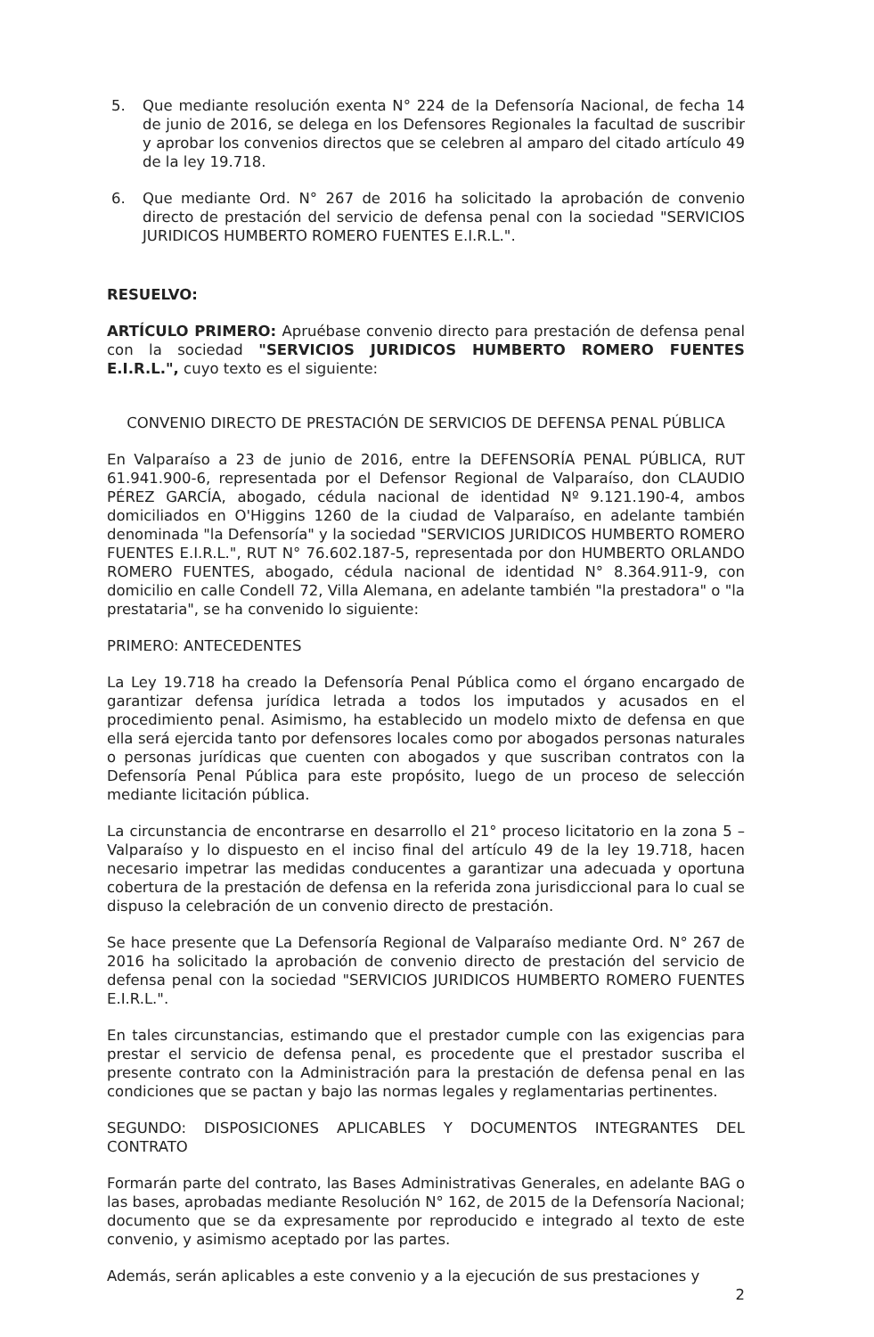5. Que mediante resolución exenta N° 224 de la Defensoría Nacional, de fecha 14 de junio de 2016, se delega en los Defensores Regionales la facultad de suscribir y aprobar los convenios directos que se celebren al amparo del citado artículo 49 de la ley 19.718.
6. Que mediante Ord. N° 267 de 2016 ha solicitado la aprobación de convenio directo de prestación del servicio de defensa penal con la sociedad "SERVICIOS JURIDICOS HUMBERTO ROMERO FUENTES E.I.R.L.".
RESUELVO:
ARTÍCULO PRIMERO: Apruébase convenio directo para prestación de defensa penal con la sociedad "SERVICIOS JURIDICOS HUMBERTO ROMERO FUENTES E.I.R.L.", cuyo texto es el siguiente:
CONVENIO DIRECTO DE PRESTACIÓN DE SERVICIOS DE DEFENSA PENAL PÚBLICA
En Valparaíso a 23 de junio de 2016, entre la DEFENSORÍA PENAL PÚBLICA, RUT 61.941.900-6, representada por el Defensor Regional de Valparaíso, don CLAUDIO PÉREZ GARCÍA, abogado, cédula nacional de identidad Nº 9.121.190-4, ambos domiciliados en O'Higgins 1260 de la ciudad de Valparaíso, en adelante también denominada "la Defensoría" y la sociedad "SERVICIOS JURIDICOS HUMBERTO ROMERO FUENTES E.I.R.L.", RUT N° 76.602.187-5, representada por don HUMBERTO ORLANDO ROMERO FUENTES, abogado, cédula nacional de identidad N° 8.364.911-9, con domicilio en calle Condell 72, Villa Alemana, en adelante también "la prestadora" o "la prestataria", se ha convenido lo siguiente:
PRIMERO: ANTECEDENTES
La Ley 19.718 ha creado la Defensoría Penal Pública como el órgano encargado de garantizar defensa jurídica letrada a todos los imputados y acusados en el procedimiento penal. Asimismo, ha establecido un modelo mixto de defensa en que ella será ejercida tanto por defensores locales como por abogados personas naturales o personas jurídicas que cuenten con abogados y que suscriban contratos con la Defensoría Penal Pública para este propósito, luego de un proceso de selección mediante licitación pública.
La circunstancia de encontrarse en desarrollo el 21° proceso licitatorio en la zona 5 – Valparaíso y lo dispuesto en el inciso final del artículo 49 de la ley 19.718, hacen necesario impetrar las medidas conducentes a garantizar una adecuada y oportuna cobertura de la prestación de defensa en la referida zona jurisdiccional para lo cual se dispuso la celebración de un convenio directo de prestación.
Se hace presente que La Defensoría Regional de Valparaíso mediante Ord. N° 267 de 2016 ha solicitado la aprobación de convenio directo de prestación del servicio de defensa penal con la sociedad "SERVICIOS JURIDICOS HUMBERTO ROMERO FUENTES E.I.R.L.".
En tales circunstancias, estimando que el prestador cumple con las exigencias para prestar el servicio de defensa penal, es procedente que el prestador suscriba el presente contrato con la Administración para la prestación de defensa penal en las condiciones que se pactan y bajo las normas legales y reglamentarias pertinentes.
SEGUNDO: DISPOSICIONES APLICABLES Y DOCUMENTOS INTEGRANTES DEL CONTRATO
Formarán parte del contrato, las Bases Administrativas Generales, en adelante BAG o las bases, aprobadas mediante Resolución N° 162, de 2015 de la Defensoría Nacional; documento que se da expresamente por reproducido e integrado al texto de este convenio, y asimismo aceptado por las partes.
Además, serán aplicables a este convenio y a la ejecución de sus prestaciones y
2